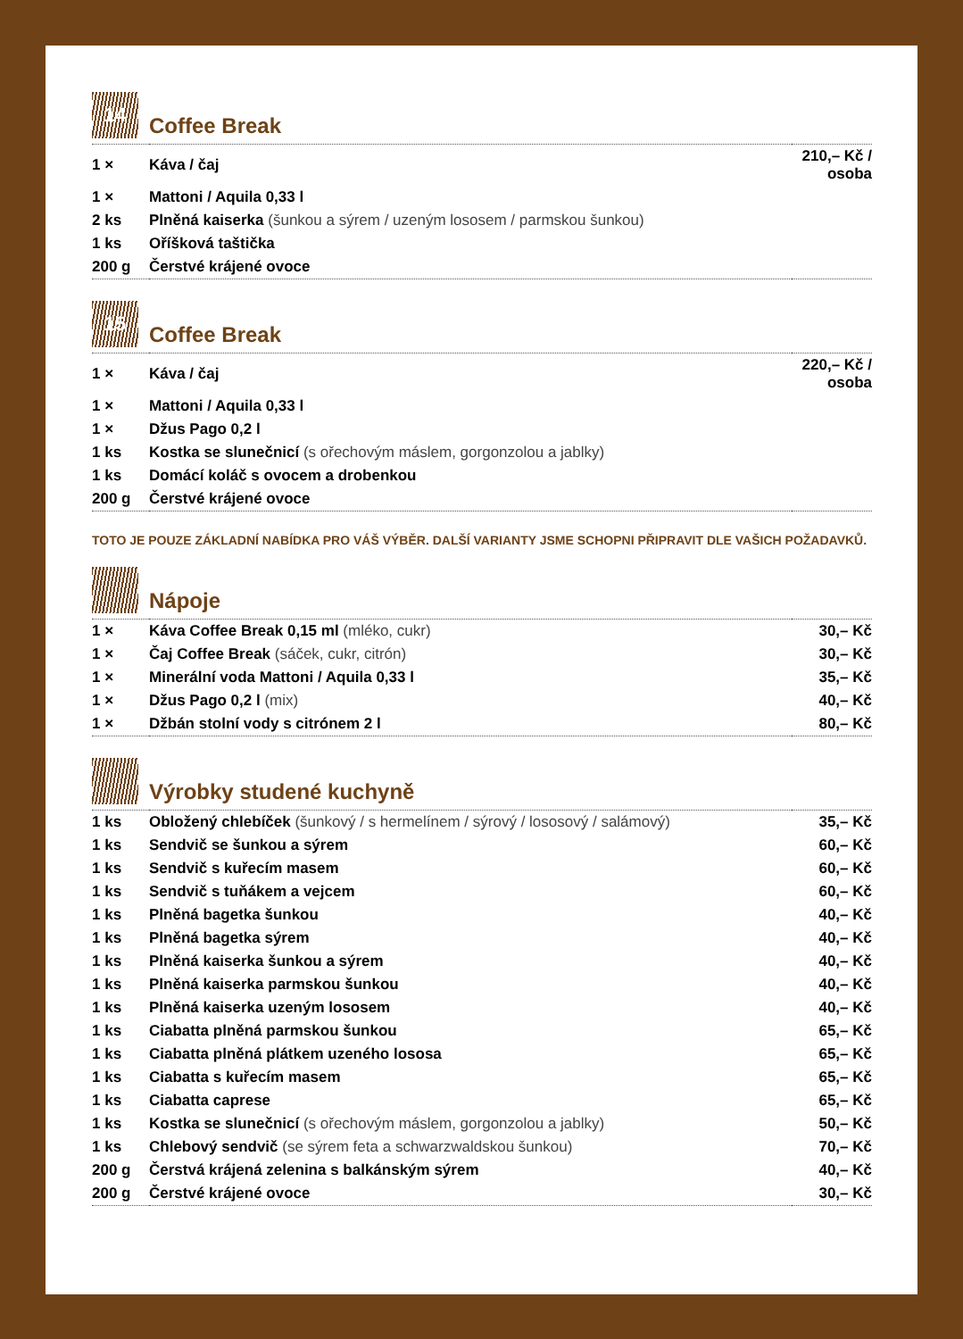14
Coffee Break
| 1 × | Káva / čaj | 210,– Kč / osoba |
| 1 × | Mattoni / Aquila 0,33 l | |
| 2 ks | Plněná kaiserka (šunkou a sýrem / uzeným lososem / parmskou šunkou) | |
| 1 ks | Oříšková taštička | |
| 200 g | Čerstvé krájené ovoce | |
15
Coffee Break
| 1 × | Káva / čaj | 220,– Kč / osoba |
| 1 × | Mattoni / Aquila 0,33 l | |
| 1 × | Džus Pago 0,2 l | |
| 1 ks | Kostka se slunečnicí (s ořechovým máslem, gorgonzolou a jablky) | |
| 1 ks | Domácí koláč s ovocem a drobenkou | |
| 200 g | Čerstvé krájené ovoce | |
TOTO JE POUZE ZÁKLADNÍ NABÍDKA PRO VÁŠ VÝBĚR. DALŠÍ VARIANTY JSME SCHOPNI PŘIPRAVIT DLE VAŠICH POŽADAVKŮ.
Nápoje
| 1 × | Káva Coffee Break 0,15 ml (mléko, cukr) | 30,– Kč |
| 1 × | Čaj Coffee Break (sáček, cukr, citrón) | 30,– Kč |
| 1 × | Minerální voda Mattoni / Aquila 0,33 l | 35,– Kč |
| 1 × | Džus Pago 0,2 l (mix) | 40,– Kč |
| 1 × | Džbán stolní vody s citrónem 2 l | 80,– Kč |
Výrobky studené kuchyně
| 1 ks | Obložený chlebíček (šunkový / s hermelínem / sýrový / lososový / salámový) | 35,– Kč |
| 1 ks | Sendvič se šunkou a sýrem | 60,– Kč |
| 1 ks | Sendvič s kuřecím masem | 60,– Kč |
| 1 ks | Sendvič s tuňákem a vejcem | 60,– Kč |
| 1 ks | Plněná bagetka šunkou | 40,– Kč |
| 1 ks | Plněná bagetka sýrem | 40,– Kč |
| 1 ks | Plněná kaiserka šunkou a sýrem | 40,– Kč |
| 1 ks | Plněná kaiserka parmskou šunkou | 40,– Kč |
| 1 ks | Plněná kaiserka uzeným lososem | 40,– Kč |
| 1 ks | Ciabatta plněná parmskou šunkou | 65,– Kč |
| 1 ks | Ciabatta plněná plátkem uzeného lososa | 65,– Kč |
| 1 ks | Ciabatta s kuřecím masem | 65,– Kč |
| 1 ks | Ciabatta caprese | 65,– Kč |
| 1 ks | Kostka se slunečnicí (s ořechovým máslem, gorgonzolou a jablky) | 50,– Kč |
| 1 ks | Chlebový sendvič (se sýrem feta a schwarzwaldskou šunkou) | 70,– Kč |
| 200 g | Čerstvá krájená zelenina s balkánským sýrem | 40,– Kč |
| 200 g | Čerstvé krájené ovoce | 30,– Kč |